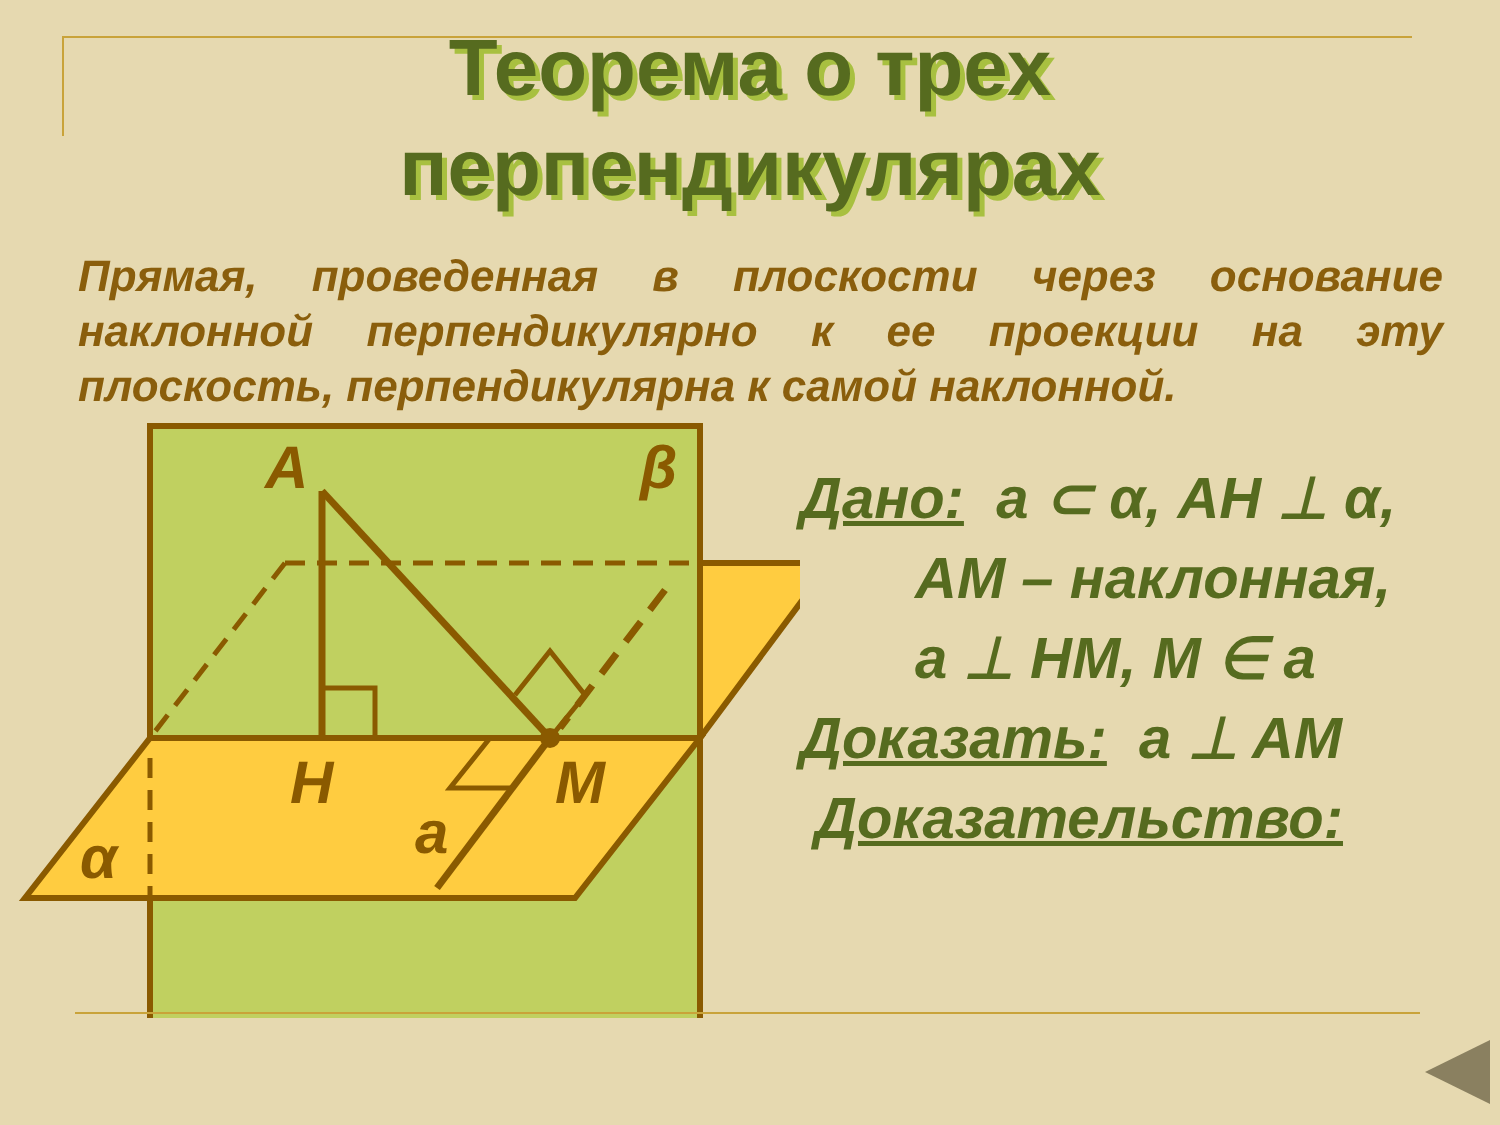Теорема о трех
перпендикулярах
Прямая, проведенная в плоскости через основание наклонной перпендикулярно к ее проекции на эту плоскость, перпендикулярна к самой наклонной.
A
β
H
M
a
α
Дано: a ⊂ α, AH ⊥ α,
AM – наклонная,
a ⊥ HM, M ∈ a
Доказать: a ⊥ AM
Доказательство: